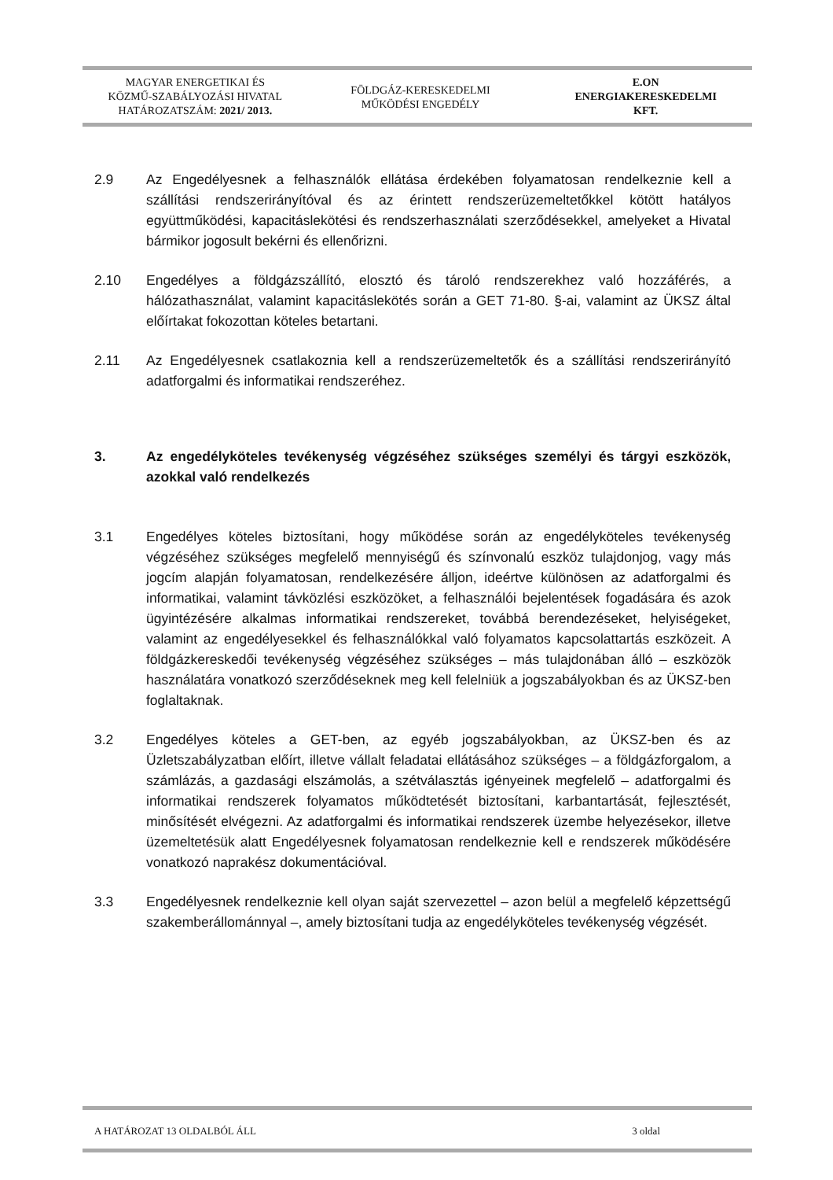MAGYAR ENERGETIKAI ÉS
KÖZMŰ-SZABÁLYOZÁSI HIVATAL
HATÁROZATSZÁM: 2021/ 2013.
FÖLDGÁZ-KERESKEDELMI
MŰKÖDÉSI ENGEDÉLY
E.ON
ENERGIAKERESKEDELMI
KFT.
2.9 Az Engedélyesnek a felhasználók ellátása érdekében folyamatosan rendelkeznie kell a szállítási rendszerirányítóval és az érintett rendszerüzemeltetőkkel kötött hatályos együttműködési, kapacitáslekötési és rendszerhasználati szerződésekkel, amelyeket a Hivatal bármikor jogosult bekérni és ellenőrizni.
2.10 Engedélyes a földgázszállító, elosztó és tároló rendszerekhez való hozzáférés, a hálózathasználat, valamint kapacitáslekötés során a GET 71-80. §-ai, valamint az ÜKSZ által előírtakat fokozottan köteles betartani.
2.11 Az Engedélyesnek csatlakoznia kell a rendszerüzemeltetők és a szállítási rendszerirányító adatforgalmi és informatikai rendszeréhez.
3. Az engedélyköteles tevékenység végzéséhez szükséges személyi és tárgyi eszközök, azokkal való rendelkezés
3.1 Engedélyes köteles biztosítani, hogy működése során az engedélyköteles tevékenység végzéséhez szükséges megfelelő mennyiségű és színvonalú eszköz tulajdonjog, vagy más jogcím alapján folyamatosan, rendelkezésére álljon, ideértve különösen az adatforgalmi és informatikai, valamint távközlési eszközöket, a felhasználói bejelentések fogadására és azok ügyintézésére alkalmas informatikai rendszereket, továbbá berendezéseket, helyiségeket, valamint az engedélyesekkel és felhasználókkal való folyamatos kapcsolattartás eszközeit. A földgázkereskedői tevékenység végzéséhez szükséges – más tulajdonában álló – eszközök használatára vonatkozó szerződéseknek meg kell felelniük a jogszabályokban és az ÜKSZ-ben foglaltaknak.
3.2 Engedélyes köteles a GET-ben, az egyéb jogszabályokban, az ÜKSZ-ben és az Üzletszabályzatban előírt, illetve vállalt feladatai ellátásához szükséges – a földgázforgalom, a számlázás, a gazdasági elszámolás, a szétválasztás igényeinek megfelelő – adatforgalmi és informatikai rendszerek folyamatos működtetését biztosítani, karbantartását, fejlesztését, minősítését elvégezni. Az adatforgalmi és informatikai rendszerek üzembe helyezésekor, illetve üzemeltetésük alatt Engedélyesnek folyamatosan rendelkeznie kell e rendszerek működésére vonatkozó naprakész dokumentációval.
3.3 Engedélyesnek rendelkeznie kell olyan saját szervezettel – azon belül a megfelelő képzettségű szakemberállománnyal –, amely biztosítani tudja az engedélyköteles tevékenység végzését.
A HATÁROZAT 13 OLDALBÓL ÁLL 3 oldal